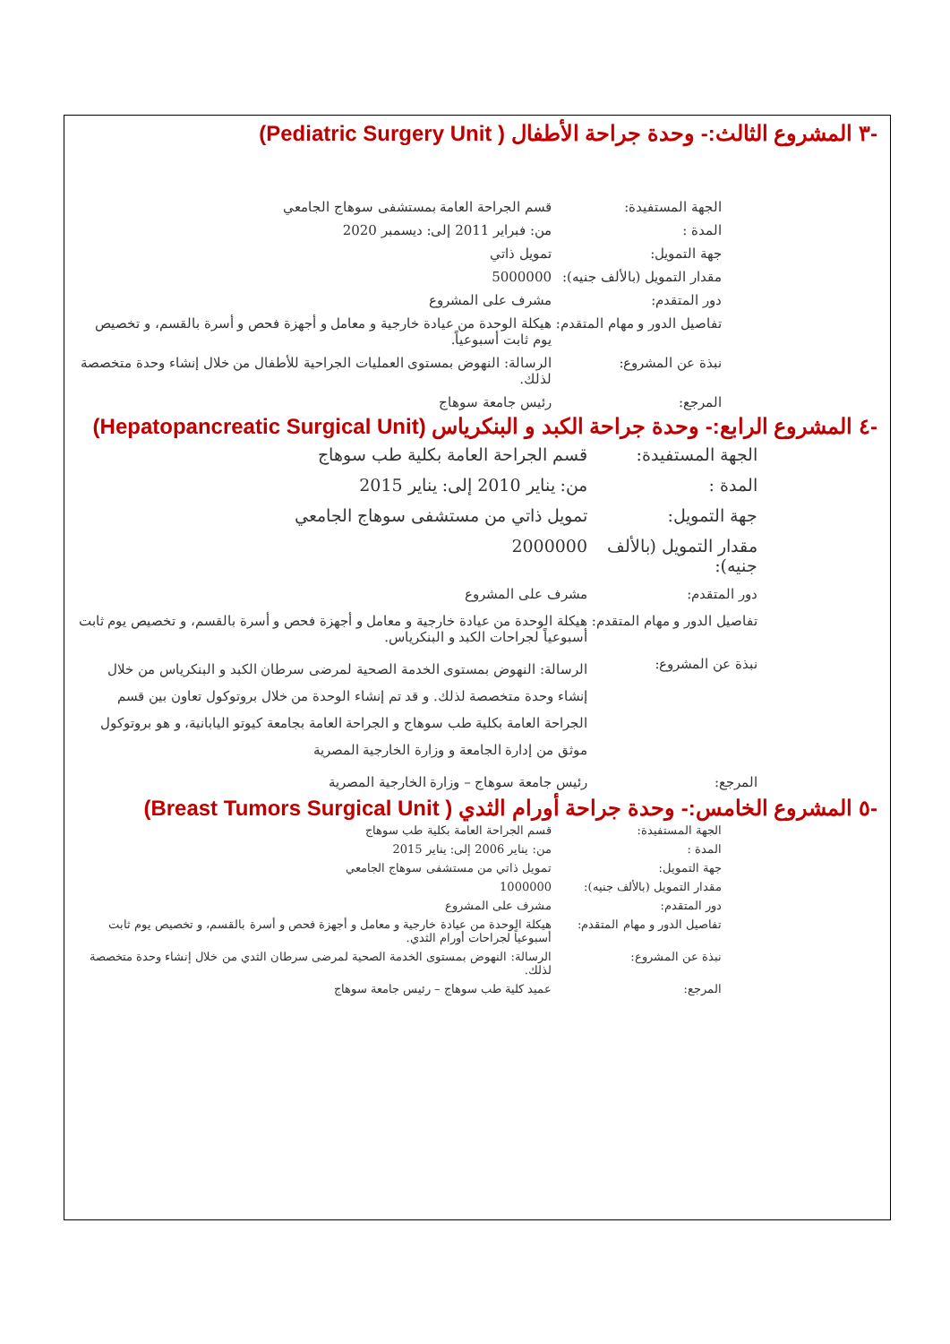-٣ المشروع الثالث:- وحدة جراحة الأطفال ( Pediatric Surgery Unit)
| الجهة المستفيدة: | قسم الجراحة العامة بمستشفى سوهاج الجامعي |
| المدة : | من: فبراير 2011 إلى: ديسمبر 2020 |
| جهة التمويل: | تمويل ذاتي |
| مقدار التمويل (بالألف جنيه): | 5000000 |
| دور المتقدم: | مشرف على المشروع |
| تفاصيل الدور و مهام المتقدم: | هيكلة الوحدة من عيادة خارجية و معامل و أجهزة فحص و أسرة بالقسم، و تخصيص يوم ثابت أسبوعياً. |
| نبذة عن المشروع: | الرسالة: النهوض بمستوى العمليات الجراحية للأطفال من خلال إنشاء وحدة متخصصة لذلك. |
| المرجع: | رئيس جامعة سوهاج |
-٤ المشروع الرابع:- وحدة جراحة الكبد و البنكرياس (Hepatopancreatic Surgical Unit)
| الجهة المستفيدة: | قسم الجراحة العامة بكلية طب سوهاج |
| المدة : | من: يناير 2010 إلى: يناير 2015 |
| جهة التمويل: | تمويل ذاتي من مستشفى سوهاج الجامعي |
| مقدار التمويل (بالألف جنيه): | 2000000 |
| دور المتقدم: | مشرف على المشروع |
| تفاصيل الدور و مهام المتقدم: | هيكلة الوحدة من عيادة خارجية و معامل و أجهزة فحص و أسرة بالقسم، و تخصيص يوم ثابت أسبوعياً لجراحات الكبد و البنكرياس. |
| نبذة عن المشروع: | الرسالة: النهوض بمستوى الخدمة الصحية لمرضى سرطان الكبد و البنكرياس من خلال إنشاء وحدة متخصصة لذلك. و قد تم إنشاء الوحدة من خلال بروتوكول تعاون بين قسم الجراحة العامة بكلية طب سوهاج و الجراحة العامة بجامعة كيوتو اليابانية، و هو بروتوكول موثق من إدارة الجامعة و وزارة الخارجية المصرية |
| المرجع: | رئيس جامعة سوهاج – وزارة الخارجية المصرية |
-٥ المشروع الخامس:- وحدة جراحة أورام الثدي ( Breast Tumors Surgical Unit)
| الجهة المستفيدة: | قسم الجراحة العامة بكلية طب سوهاج |
| المدة : | من: يناير 2006 إلى: يناير 2015 |
| جهة التمويل: | تمويل ذاتي من مستشفى سوهاج الجامعي |
| مقدار التمويل (بالألف جنيه): | 1000000 |
| دور المتقدم: | مشرف على المشروع |
| تفاصيل الدور و مهام المتقدم: | هيكلة الوحدة من عيادة خارجية و معامل و أجهزة فحص و أسرة بالقسم، و تخصيص يوم ثابت أسبوعياً لجراحات أورام الثدي. |
| نبذة عن المشروع: | الرسالة: النهوض بمستوى الخدمة الصحية لمرضى سرطان الثدي من خلال إنشاء وحدة متخصصة لذلك. |
| المرجع: | عميد كلية طب سوهاج – رئيس جامعة سوهاج |